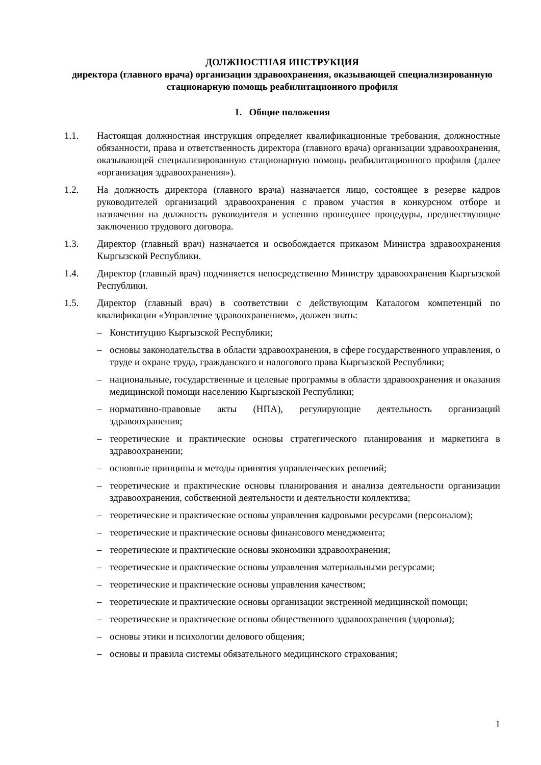ДОЛЖНОСТНАЯ ИНСТРУКЦИЯ
директора (главного врача) организации здравоохранения, оказывающей специализированную стационарную помощь реабилитационного профиля
1. Общие положения
1.1. Настоящая должностная инструкция определяет квалификационные требования, должностные обязанности, права и ответственность директора (главного врача) организации здравоохранения, оказывающей специализированную стационарную помощь реабилитационного профиля (далее «организация здравоохранения»).
1.2. На должность директора (главного врача) назначается лицо, состоящее в резерве кадров руководителей организаций здравоохранения с правом участия в конкурсном отборе и назначении на должность руководителя и успешно прошедшее процедуры, предшествующие заключению трудового договора.
1.3. Директор (главный врач) назначается и освобождается приказом Министра здравоохранения Кыргызской Республики.
1.4. Директор (главный врач) подчиняется непосредственно Министру здравоохранения Кыргызской Республики.
1.5. Директор (главный врач) в соответствии с действующим Каталогом компетенций по квалификации «Управление здравоохранением», должен знать:
– Конституцию Кыргызской Республики;
– основы законодательства в области здравоохранения, в сфере государственного управления, о труде и охране труда, гражданского и налогового права Кыргызской Республики;
– национальные, государственные и целевые программы в области здравоохранения и оказания медицинской помощи населению Кыргызской Республики;
– нормативно-правовые акты (НПА), регулирующие деятельность организаций здравоохранения;
– теоретические и практические основы стратегического планирования и маркетинга в здравоохранении;
– основные принципы и методы принятия управленческих решений;
– теоретические и практические основы планирования и анализа деятельности организации здравоохранения, собственной деятельности и деятельности коллектива;
– теоретические и практические основы управления кадровыми ресурсами (персоналом);
– теоретические и практические основы финансового менеджмента;
– теоретические и практические основы экономики здравоохранения;
– теоретические и практические основы управления материальными ресурсами;
– теоретические и практические основы управления качеством;
– теоретические и практические основы организации экстренной медицинской помощи;
– теоретические и практические основы общественного здравоохранения (здоровья);
– основы этики и психологии делового общения;
– основы и правила системы обязательного медицинского страхования;
1